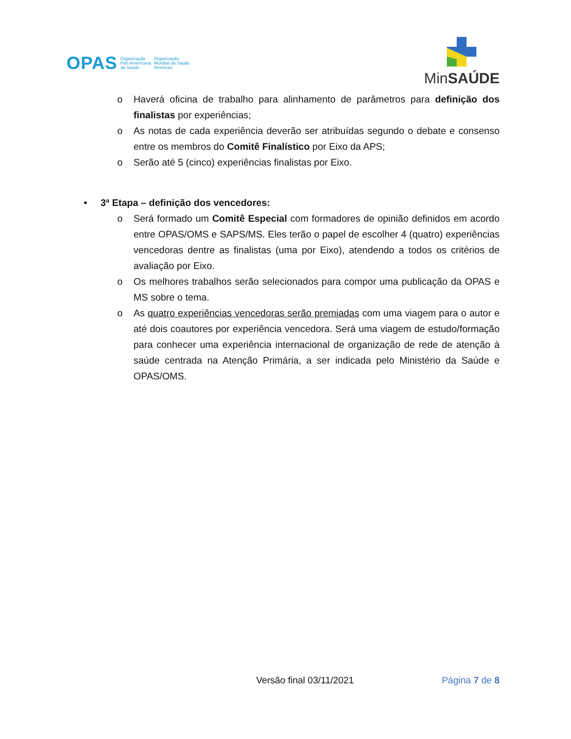OPAS
Organização
Pan-Americana
da Saúde
Organização
Mundial da Saúde
Américas
MinSAÚDE
o Haverá oficina de trabalho para alinhamento de parâmetros para definição dos finalistas por experiências;
o As notas de cada experiência deverão ser atribuídas segundo o debate e consenso entre os membros do Comitê Finalístico por Eixo da APS;
o Serão até 5 (cinco) experiências finalistas por Eixo.
• 3ª Etapa – definição dos vencedores:
o Será formado um Comitê Especial com formadores de opinião definidos em acordo entre OPAS/OMS e SAPS/MS. Eles terão o papel de escolher 4 (quatro) experiências vencedoras dentre as finalistas (uma por Eixo), atendendo a todos os critérios de avaliação por Eixo.
o Os melhores trabalhos serão selecionados para compor uma publicação da OPAS e MS sobre o tema.
o As quatro experiências vencedoras serão premiadas com uma viagem para o autor e até dois coautores por experiência vencedora. Será uma viagem de estudo/formação para conhecer uma experiência internacional de organização de rede de atenção à saúde centrada na Atenção Primária, a ser indicada pelo Ministério da Saúde e OPAS/OMS.
Versão final 03/11/2021 Página 7 de 8